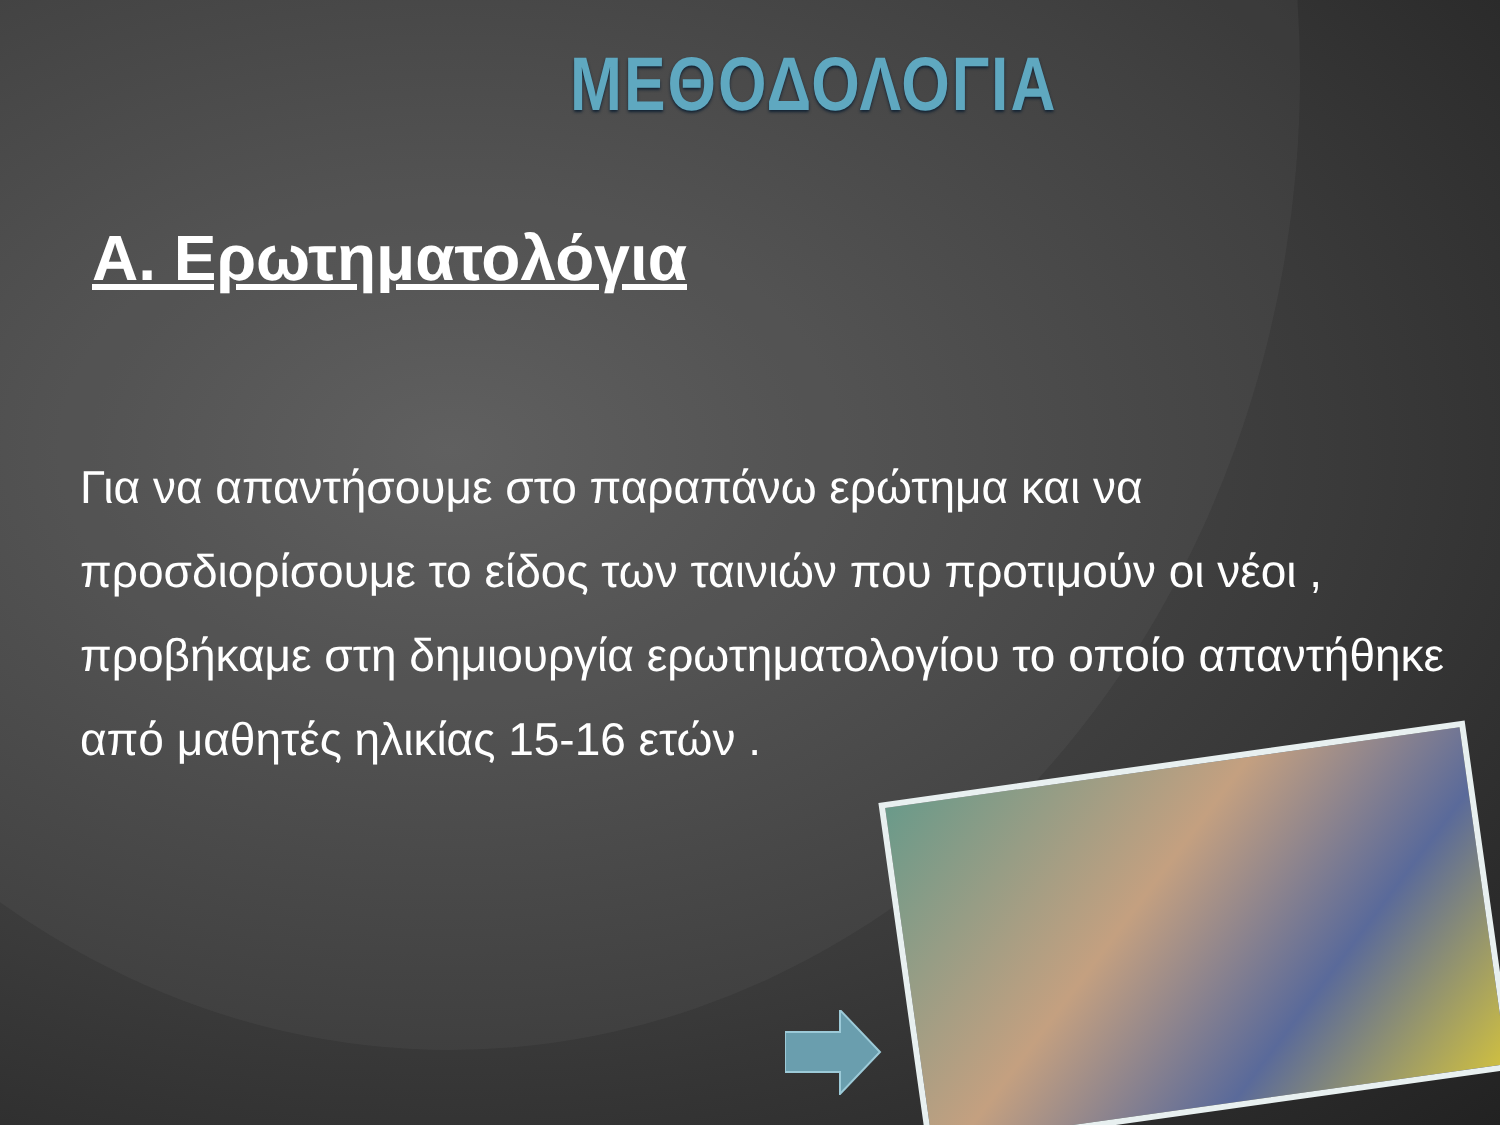ΜΕΘΟΔΟΛΟΓΙΑ
Α. Ερωτηματολόγια
Για να απαντήσουμε στο παραπάνω ερώτημα και να προσδιορίσουμε το είδος των ταινιών που προτιμούν οι νέοι , προβήκαμε στη δημιουργία ερωτηματολογίου το οποίο απαντήθηκε από μαθητές ηλικίας 15-16 ετών .